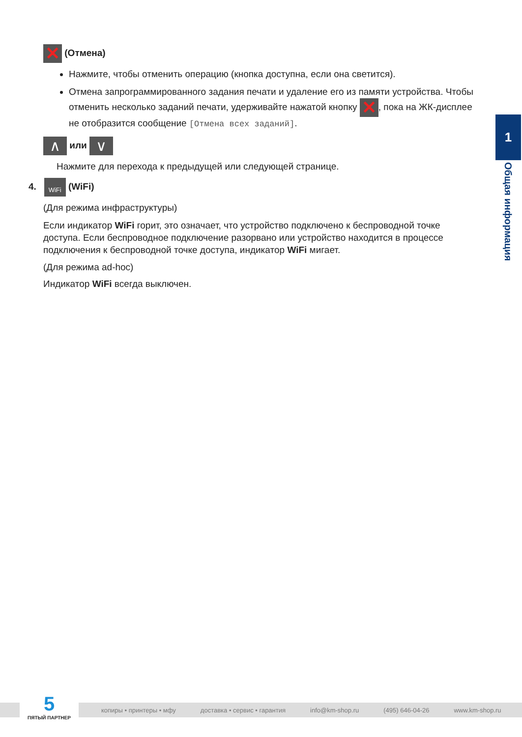✕ (Отмена)
Нажмите, чтобы отменить операцию (кнопка доступна, если она светится).
Отмена запрограммированного задания печати и удаление его из памяти устройства. Чтобы отменить несколько заданий печати, удерживайте нажатой кнопку ✕, пока на ЖК-дисплее не отобразится сообщение [Отмена всех заданий].
∧ или ∨
Нажмите для перехода к предыдущей или следующей странице.
4. WiFi (WiFi)
(Для режима инфраструктуры)
Если индикатор WiFi горит, это означает, что устройство подключено к беспроводной точке доступа. Если беспроводное подключение разорвано или устройство находится в процессе подключения к беспроводной точке доступа, индикатор WiFi мигает.
(Для режима ad-hoc)
Индикатор WiFi всегда выключен.
1
Общая информация
копиры • принтеры • мфу доставка • сервис • гарантия info@km-shop.ru (495) 646-04-26 www.km-shop.ru
5
ПЯТЫЙ ПАРТНЕР